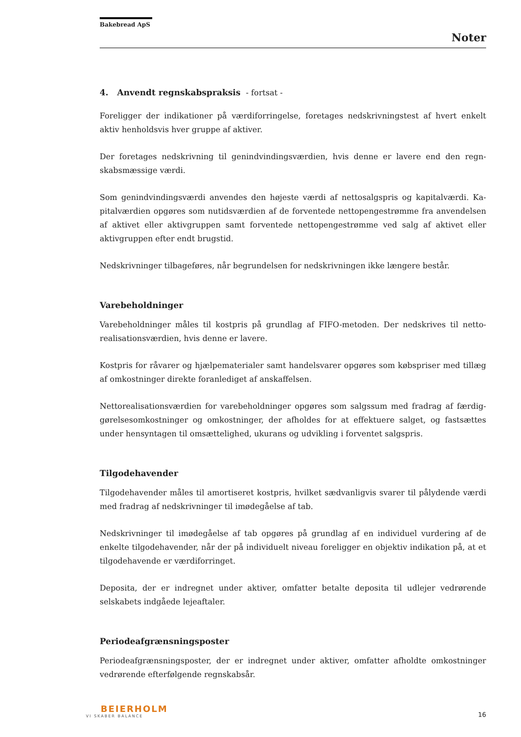Bakebread ApS
Noter
4. Anvendt regnskabspraksis - fortsat -
Foreligger der indikationer på værdiforringelse, foretages nedskrivningstest af hvert enkelt aktiv henholdsvis hver gruppe af aktiver.
Der foretages nedskrivning til genindvindingsværdien, hvis denne er lavere end den regn­skabsmæssige værdi.
Som genindvindingsværdi anvendes den højeste værdi af nettosalgspris og kapitalværdi. Ka­pitalværdien opgøres som nutidsværdien af de forventede nettopengestrømme fra anvendel­sen af aktivet eller aktivgruppen samt forventede nettopengestrømme ved salg af aktivet el­ler aktivgruppen efter endt brugstid.
Nedskrivninger tilbageføres, når begrundelsen for nedskrivningen ikke længere består.
Varebeholdninger
Varebeholdninger måles til kostpris på grundlag af FIFO-metoden. Der nedskrives til netto­realisationsværdien, hvis denne er lavere.
Kostpris for råvarer og hjælpematerialer samt handelsvarer opgøres som købspriser med til­læg af omkostninger direkte foranlediget af anskaffelsen.
Nettorealisationsværdien for varebeholdninger opgøres som salgssum med fradrag af færdig­gørelsesomkostninger og omkostninger, der afholdes for at effektuere salget, og fastsættes under hensyntagen til omsættelighed, ukurans og udvikling i forventet salgspris.
Tilgodehavender
Tilgodehavender måles til amortiseret kostpris, hvilket sædvanligvis svarer til pålydende værdi med fradrag af nedskrivninger til imødegåelse af tab.
Nedskrivninger til imødegåelse af tab opgøres på grundlag af en individuel vurdering af de enkelte tilgodehavender, når der på individuelt niveau foreligger en objektiv indikation på, at et tilgodehavende er værdiforringet.
Deposita, der er indregnet under aktiver, omfatter betalte deposita til udlejer vedrørende selskabets indgåede lejeaftaler.
Periodeafgrænsningsposter
Periodeafgrænsningsposter, der er indregnet under aktiver, omfatter afholdte omkostninger vedrørende efterfølgende regnskabsår.
BEIERHOLM
VI SKABER BALANCE
16